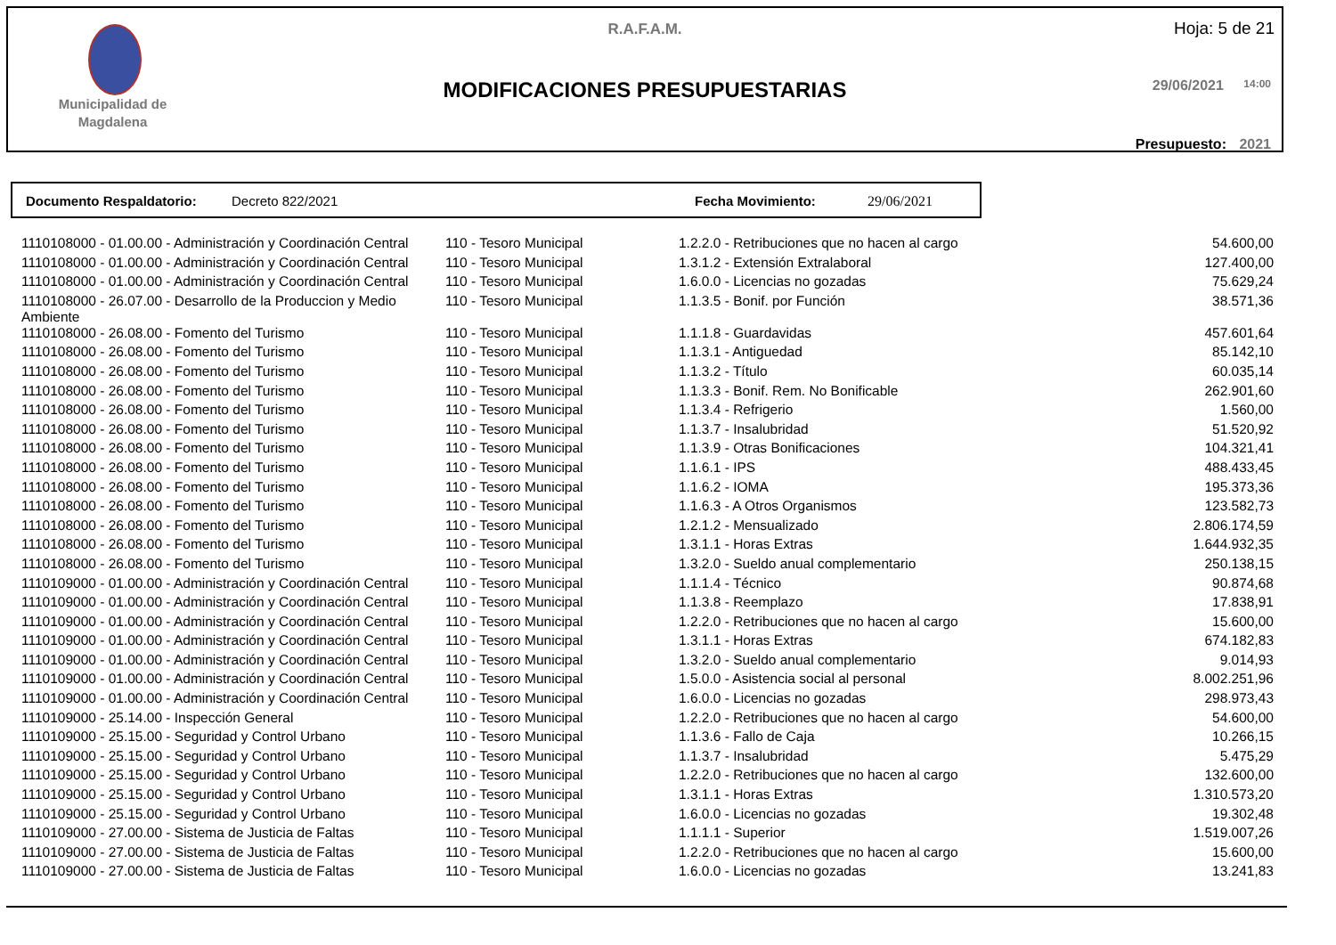Municipalidad de Magdalena
R.A.F.A.M.
MODIFICACIONES PRESUPUESTARIAS
Hoja: 5 de 21
29/06/2021 14:00
Presupuesto: 2021
Documento Respaldatorio: Decreto 822/2021 Fecha Movimiento: 29/06/2021
| 1110108000 - 01.00.00 - Administración y Coordinación Central | 110 - Tesoro Municipal | 1.2.2.0 - Retribuciones que no hacen al cargo | 54.600,00 |
| 1110108000 - 01.00.00 - Administración y Coordinación Central | 110 - Tesoro Municipal | 1.3.1.2 - Extensión Extralaboral | 127.400,00 |
| 1110108000 - 01.00.00 - Administración y Coordinación Central | 110 - Tesoro Municipal | 1.6.0.0 - Licencias no gozadas | 75.629,24 |
| 1110108000 - 26.07.00 - Desarrollo de la Produccion y Medio Ambiente | 110 - Tesoro Municipal | 1.1.3.5 - Bonif. por Función | 38.571,36 |
| 1110108000 - 26.08.00 - Fomento del Turismo | 110 - Tesoro Municipal | 1.1.1.8 - Guardavidas | 457.601,64 |
| 1110108000 - 26.08.00 - Fomento del Turismo | 110 - Tesoro Municipal | 1.1.3.1 - Antiguedad | 85.142,10 |
| 1110108000 - 26.08.00 - Fomento del Turismo | 110 - Tesoro Municipal | 1.1.3.2 - Título | 60.035,14 |
| 1110108000 - 26.08.00 - Fomento del Turismo | 110 - Tesoro Municipal | 1.1.3.3 - Bonif. Rem. No Bonificable | 262.901,60 |
| 1110108000 - 26.08.00 - Fomento del Turismo | 110 - Tesoro Municipal | 1.1.3.4 - Refrigerio | 1.560,00 |
| 1110108000 - 26.08.00 - Fomento del Turismo | 110 - Tesoro Municipal | 1.1.3.7 - Insalubridad | 51.520,92 |
| 1110108000 - 26.08.00 - Fomento del Turismo | 110 - Tesoro Municipal | 1.1.3.9 - Otras Bonificaciones | 104.321,41 |
| 1110108000 - 26.08.00 - Fomento del Turismo | 110 - Tesoro Municipal | 1.1.6.1 - IPS | 488.433,45 |
| 1110108000 - 26.08.00 - Fomento del Turismo | 110 - Tesoro Municipal | 1.1.6.2 - IOMA | 195.373,36 |
| 1110108000 - 26.08.00 - Fomento del Turismo | 110 - Tesoro Municipal | 1.1.6.3 - A Otros Organismos | 123.582,73 |
| 1110108000 - 26.08.00 - Fomento del Turismo | 110 - Tesoro Municipal | 1.2.1.2 - Mensualizado | 2.806.174,59 |
| 1110108000 - 26.08.00 - Fomento del Turismo | 110 - Tesoro Municipal | 1.3.1.1 - Horas Extras | 1.644.932,35 |
| 1110108000 - 26.08.00 - Fomento del Turismo | 110 - Tesoro Municipal | 1.3.2.0 - Sueldo anual complementario | 250.138,15 |
| 1110109000 - 01.00.00 - Administración y Coordinación Central | 110 - Tesoro Municipal | 1.1.1.4 - Técnico | 90.874,68 |
| 1110109000 - 01.00.00 - Administración y Coordinación Central | 110 - Tesoro Municipal | 1.1.3.8 - Reemplazo | 17.838,91 |
| 1110109000 - 01.00.00 - Administración y Coordinación Central | 110 - Tesoro Municipal | 1.2.2.0 - Retribuciones que no hacen al cargo | 15.600,00 |
| 1110109000 - 01.00.00 - Administración y Coordinación Central | 110 - Tesoro Municipal | 1.3.1.1 - Horas Extras | 674.182,83 |
| 1110109000 - 01.00.00 - Administración y Coordinación Central | 110 - Tesoro Municipal | 1.3.2.0 - Sueldo anual complementario | 9.014,93 |
| 1110109000 - 01.00.00 - Administración y Coordinación Central | 110 - Tesoro Municipal | 1.5.0.0 - Asistencia social al personal | 8.002.251,96 |
| 1110109000 - 01.00.00 - Administración y Coordinación Central | 110 - Tesoro Municipal | 1.6.0.0 - Licencias no gozadas | 298.973,43 |
| 1110109000 - 25.14.00 - Inspección General | 110 - Tesoro Municipal | 1.2.2.0 - Retribuciones que no hacen al cargo | 54.600,00 |
| 1110109000 - 25.15.00 - Seguridad y Control Urbano | 110 - Tesoro Municipal | 1.1.3.6 - Fallo de Caja | 10.266,15 |
| 1110109000 - 25.15.00 - Seguridad y Control Urbano | 110 - Tesoro Municipal | 1.1.3.7 - Insalubridad | 5.475,29 |
| 1110109000 - 25.15.00 - Seguridad y Control Urbano | 110 - Tesoro Municipal | 1.2.2.0 - Retribuciones que no hacen al cargo | 132.600,00 |
| 1110109000 - 25.15.00 - Seguridad y Control Urbano | 110 - Tesoro Municipal | 1.3.1.1 - Horas Extras | 1.310.573,20 |
| 1110109000 - 25.15.00 - Seguridad y Control Urbano | 110 - Tesoro Municipal | 1.6.0.0 - Licencias no gozadas | 19.302,48 |
| 1110109000 - 27.00.00 - Sistema de Justicia de Faltas | 110 - Tesoro Municipal | 1.1.1.1 - Superior | 1.519.007,26 |
| 1110109000 - 27.00.00 - Sistema de Justicia de Faltas | 110 - Tesoro Municipal | 1.2.2.0 - Retribuciones que no hacen al cargo | 15.600,00 |
| 1110109000 - 27.00.00 - Sistema de Justicia de Faltas | 110 - Tesoro Municipal | 1.6.0.0 - Licencias no gozadas | 13.241,83 |